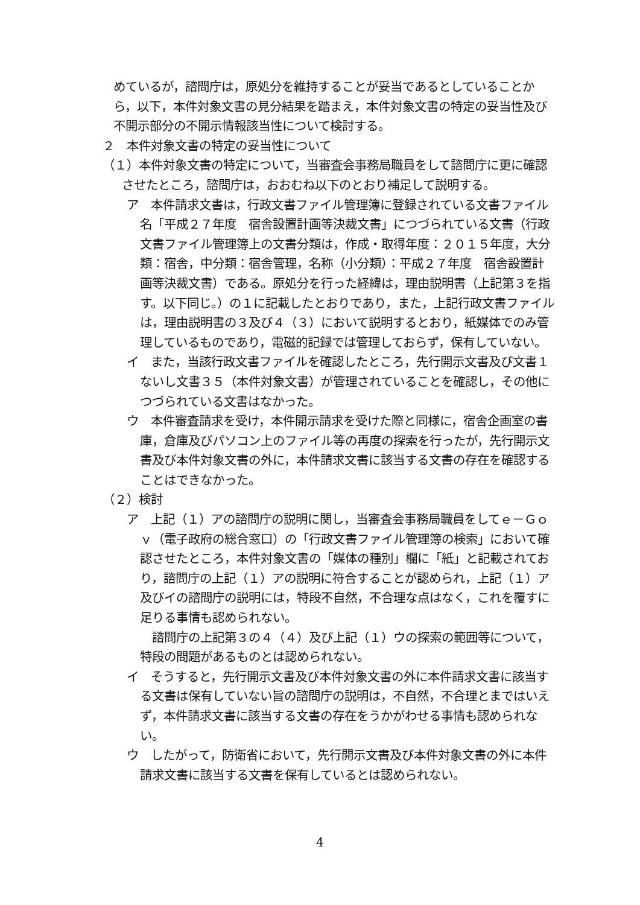めているが，諮問庁は，原処分を維持することが妥当であるとしていることから，以下，本件対象文書の見分結果を踏まえ，本件対象文書の特定の妥当性及び不開示部分の不開示情報該当性について検討する。
２　本件対象文書の特定の妥当性について
（１）本件対象文書の特定について，当審査会事務局職員をして諮問庁に更に確認させたところ，諮問庁は，おおむね以下のとおり補足して説明する。
ア　本件請求文書は，行政文書ファイル管理簿に登録されている文書ファイル名「平成２７年度　宿舎設置計画等決裁文書」につづられている文書（行政文書ファイル管理簿上の文書分類は，作成・取得年度：２０１５年度，大分類：宿舎，中分類：宿舎管理，名称（小分類）：平成２７年度　宿舎設置計画等決裁文書）である。原処分を行った経緯は，理由説明書（上記第３を指す。以下同じ。）の１に記載したとおりであり，また，上記行政文書ファイルは，理由説明書の３及び４（３）において説明するとおり，紙媒体でのみ管理しているものであり，電磁的記録では管理しておらず，保有していない。
イ　また，当該行政文書ファイルを確認したところ，先行開示文書及び文書１ないし文書３５（本件対象文書）が管理されていることを確認し，その他につづられている文書はなかった。
ウ　本件審査請求を受け，本件開示請求を受けた際と同様に，宿舎企画室の書庫，倉庫及びパソコン上のファイル等の再度の探索を行ったが，先行開示文書及び本件対象文書の外に，本件請求文書に該当する文書の存在を確認することはできなかった。
（２）検討
ア　上記（１）アの諮問庁の説明に関し，当審査会事務局職員をしてｅ－Ｇｏｖ（電子政府の総合窓口）の「行政文書ファイル管理簿の検索」において確認させたところ，本件対象文書の「媒体の種別」欄に「紙」と記載されており，諮問庁の上記（１）アの説明に符合することが認められ，上記（１）ア及びイの諮問庁の説明には，特段不自然，不合理な点はなく，これを覆すに足りる事情も認められない。
諮問庁の上記第３の４（４）及び上記（１）ウの探索の範囲等について，特段の問題があるものとは認められない。
イ　そうすると，先行開示文書及び本件対象文書の外に本件請求文書に該当する文書は保有していない旨の諮問庁の説明は，不自然，不合理とまではいえず，本件請求文書に該当する文書の存在をうかがわせる事情も認められない。
ウ　したがって，防衛省において，先行開示文書及び本件対象文書の外に本件請求文書に該当する文書を保有しているとは認められない。
4